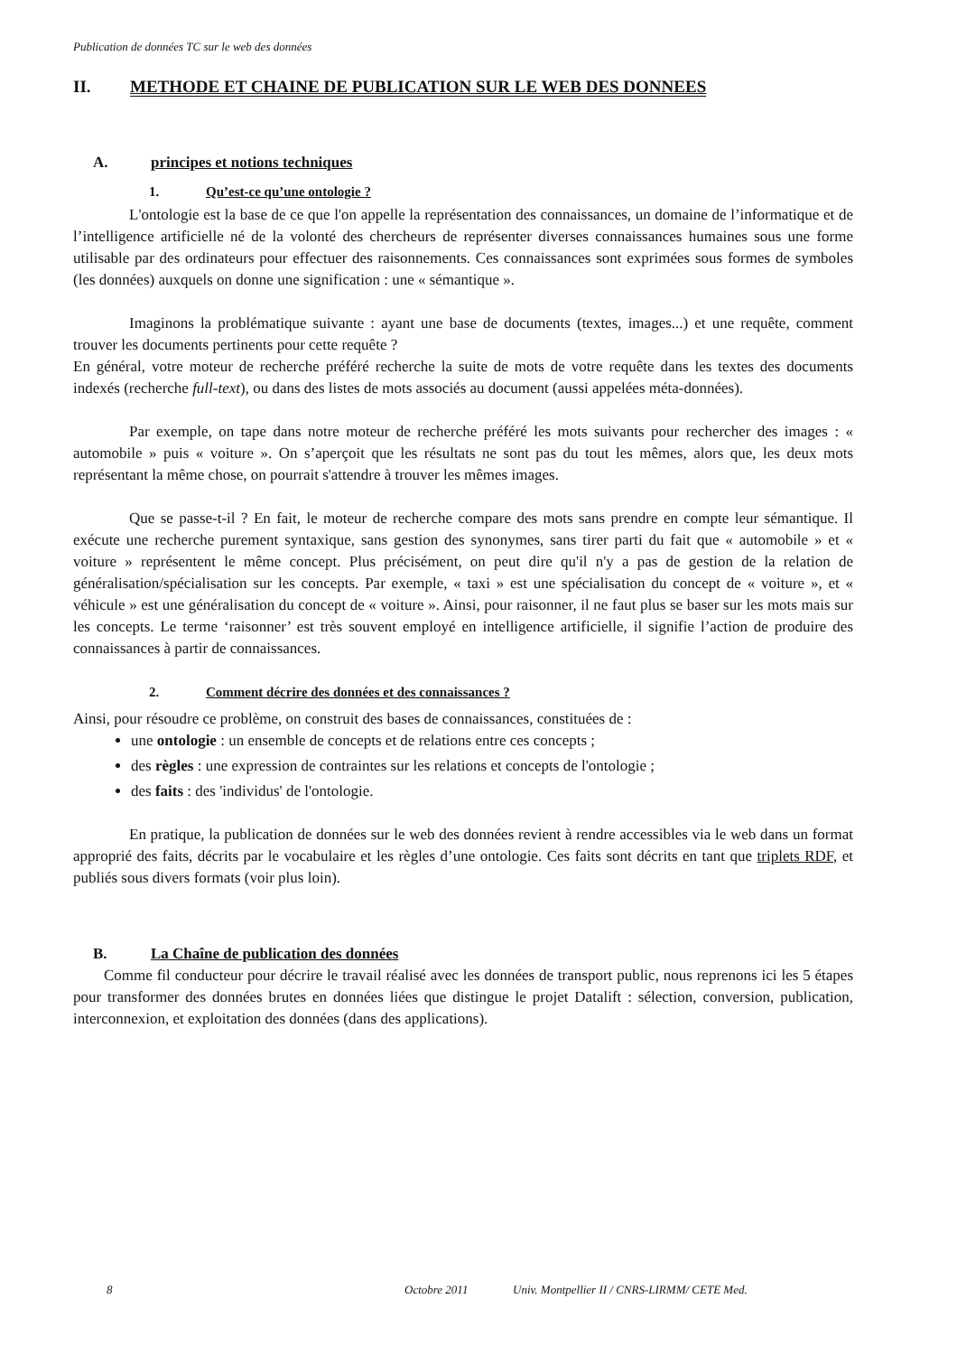Publication de données TC sur le web des données
II. METHODE ET CHAINE DE PUBLICATION SUR LE WEB DES DONNEES
A. principes et notions techniques
1. Qu’est-ce qu’une ontologie ?
L'ontologie est la base de ce que l'on appelle la représentation des connaissances, un domaine de l’informatique et de l’intelligence artificielle né de la volonté des chercheurs de représenter diverses connaissances humaines sous une forme utilisable par des ordinateurs pour effectuer des raisonnements. Ces connaissances sont exprimées sous formes de symboles (les données) auxquels on donne une signification : une « sémantique ».
Imaginons la problématique suivante : ayant une base de documents (textes, images...) et une requête, comment trouver les documents pertinents pour cette requête ?
En général, votre moteur de recherche préféré recherche la suite de mots de votre requête dans les textes des documents indexés (recherche full-text), ou dans des listes de mots associés au document (aussi appelées méta-données).
Par exemple, on tape dans notre moteur de recherche préféré les mots suivants pour rechercher des images : « automobile » puis « voiture ». On s’aperçoit que les résultats ne sont pas du tout les mêmes, alors que, les deux mots représentant la même chose, on pourrait s'attendre à trouver les mêmes images.
Que se passe-t-il ? En fait, le moteur de recherche compare des mots sans prendre en compte leur sémantique. Il exécute une recherche purement syntaxique, sans gestion des synonymes, sans tirer parti du fait que « automobile » et « voiture » représentent le même concept. Plus précisément, on peut dire qu'il n'y a pas de gestion de la relation de généralisation/spécialisation sur les concepts. Par exemple, « taxi » est une spécialisation du concept de « voiture », et « véhicule » est une généralisation du concept de « voiture ». Ainsi, pour raisonner, il ne faut plus se baser sur les mots mais sur les concepts. Le terme ‘raisonner’ est très souvent employé en intelligence artificielle, il signifie l’action de produire des connaissances à partir de connaissances.
2. Comment décrire des données et des connaissances ?
Ainsi, pour résoudre ce problème, on construit des bases de connaissances, constituées de :
une ontologie : un ensemble de concepts et de relations entre ces concepts ;
des règles : une expression de contraintes sur les relations et concepts de l'ontologie ;
des faits : des 'individus' de l'ontologie.
En pratique, la publication de données sur le web des données revient à rendre accessibles via le web dans un format approprié des faits, décrits par le vocabulaire et les règles d’une ontologie. Ces faits sont décrits en tant que triplets RDF, et publiés sous divers formats (voir plus loin).
B. La Chaîne de publication des données
Comme fil conducteur pour décrire le travail réalisé avec les données de transport public, nous reprenons ici les 5 étapes pour transformer des données brutes en données liées que distingue le projet Datalift : sélection, conversion, publication, interconnexion, et exploitation des données (dans des applications).
8 Octobre 2011 Univ. Montpellier II / CNRS-LIRMM/ CETE Med.